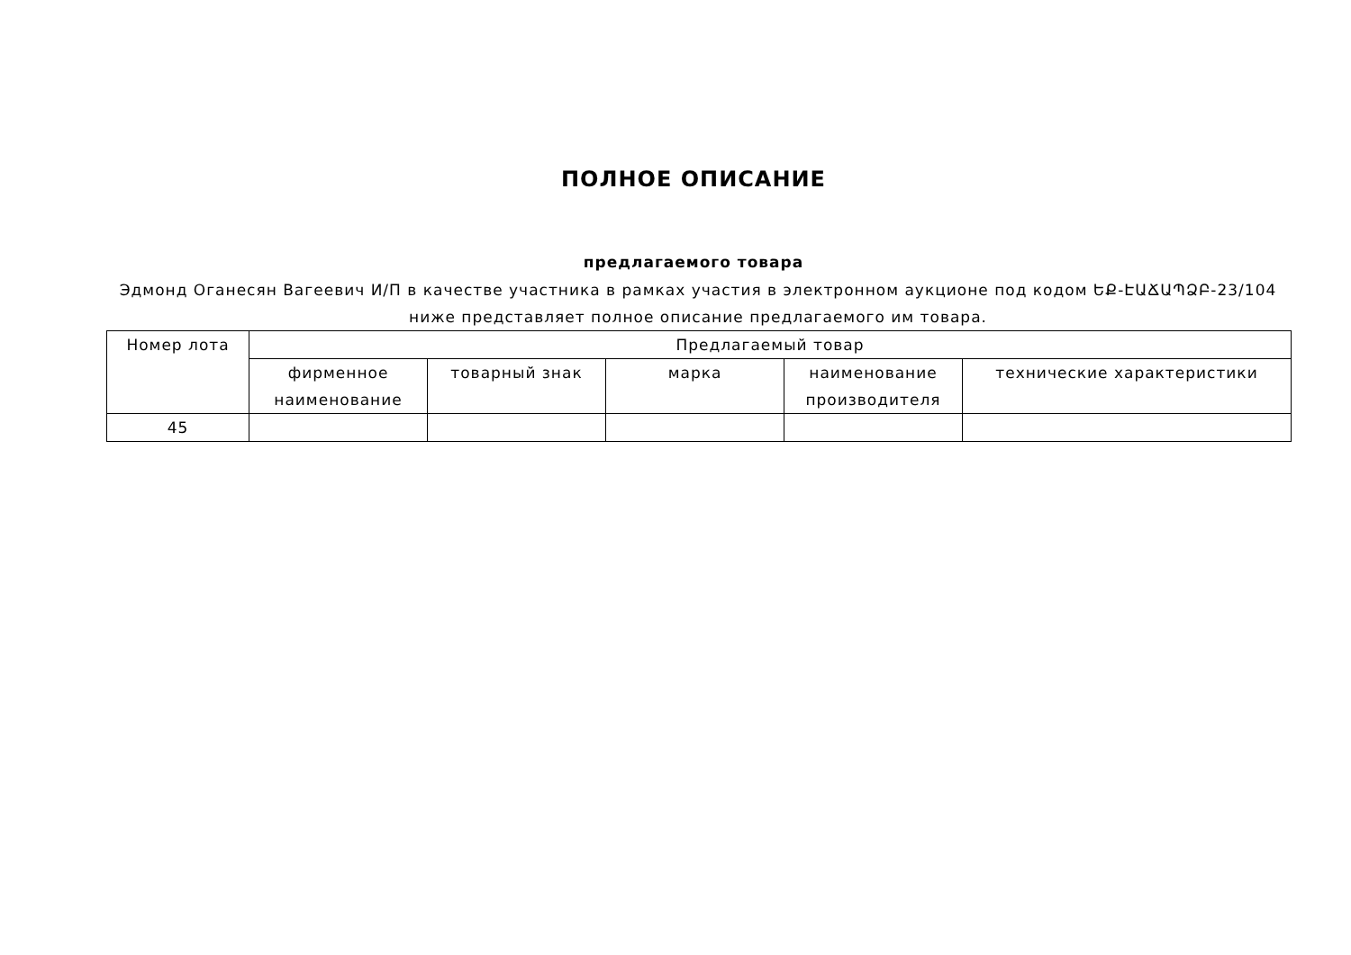ПОЛНОЕ ОПИСАНИЕ
предлагаемого товара
Эдмонд Оганесян Вагеевич И/П в качестве участника в рамках участия в электронном аукционе под кодом ԵՔ-ԷԱՃԱՊՁԲ-23/104 ниже представляет полное описание предлагаемого им товара.
| Номер лота | Предлагаемый товар | | | | |
| --- | --- | --- | --- | --- | --- |
| | фирменное наименование | товарный знак | марка | наименование производителя | технические характеристики |
| 45 | | | | | |